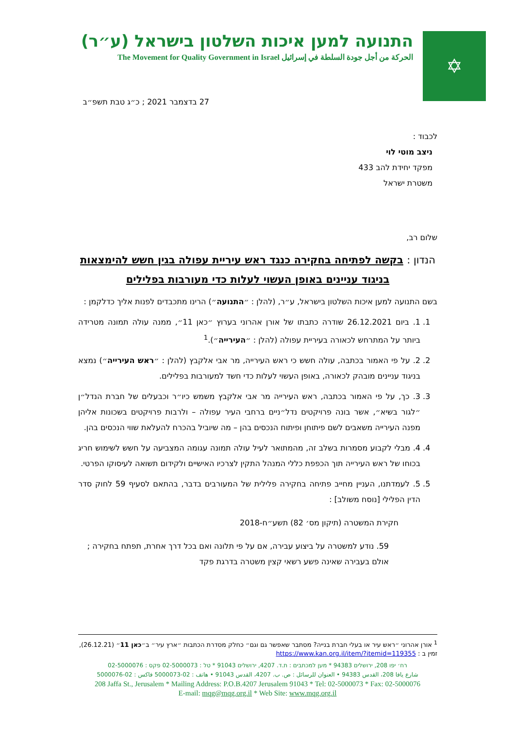✡
התנועה למען איכות השלטון בישראל (ע״ר)
الحركة من أجل جودة السلطة في إسرائيل The Movement for Quality Government in Israel
27 בדצמבר 2021 ; כ״ג טבת תשפ״ב
לכבוד :
ניצב מוטי לוי
מפקד יחידת להב 433
משטרת ישראל
שלום רב,
הנדון : בקשה לפתיחה בחקירה כנגד ראש עיריית עפולה בגין חשש להימצאות בניגוד עניינים באופן העשוי לעלות כדי מעורבות בפלילים
בשם התנועה למען איכות השלטון בישראל, ע״ר, (להלן : ״התנועה״) הרינו מתכבדים לפנות אליך כדלקמן :
1. 1. ביום 26.12.2021 שודרה כתבתו של אורן אהרוני בערוץ ״כאן 11״, ממנה עולה תמונה מטרידה ביותר על המתרחש לכאורה בעיריית עפולה (להלן : ״העירייה״).<sup>1</sup>
2. 2. על פי האמור בכתבה, עולה חשש כי ראש העירייה, מר אבי אלקבץ (להלן : ״ראש העירייה״) נמצא בניגוד עניינים מובהק לכאורה, באופן העשוי לעלות כדי חשד למעורבות בפלילים.
3. 3. כך, על פי האמור בכתבה, ראש העירייה מר אבי אלקבץ משמש כיו״ר וכבעלים של חברת הנדל״ן ״לגור בשיא״, אשר בונה פרויקטים נדל״ניים ברחבי העיר עפולה – ולרבות פרויקטים בשכונות אליהן מפנה העירייה משאבים לשם פיתוחן ופיתוח הנכסים בהן – מה שיוביל בהכרח להעלאת שווי הנכסים בהן.
4. 4. מבלי לקבוע מסמרות בשלב זה, מהמתואר לעיל עולה תמונה עגומה המצביעה על חשש לשימוש חריג בכוחו של ראש העירייה תוך הכפפת כללי המנהל התקין לצרכיו האישיים ולקידום תשואה לעיסוקו הפרטי.
5. 5. לעמדתנו, העניין מחייב פתיחה בחקירה פלילית של המעורבים בדבר, בהתאם לסעיף 59 לחוק סדר הדין הפלילי [נוסח משולב] :
חקירת המשטרה (תיקון מס׳ 82) תשע״ח-2018
59. נודע למשטרה על ביצוע עבירה, אם על פי תלונה ואם בכל דרך אחרת, תפתח בחקירה ; אולם בעבירה שאינה פשע רשאי קצין משטרה בדרגת פקד
<sup>1</sup> אורן אהרוני ״ראש עיר או בעלי חברת בנייה? מסתבר שאפשר גם וגם״ כחלק מסדרת הכתבות ״ארץ עיר״ ב״כאן 11״ (26.12.21), זמין ב : https://www.kan.org.il/item/?itemid=119355
רח׳ יפו 208, ירושלים 94383 * מען למכתבים : ת.ד. 4207, ירושלים 91043 * טל : 02-5000073 פקס : 02-5000076
شارع يافا 208، القدس 94383 • العنوان للرسائل : ص. ب. 4207، القدس 91043 • هاتف : 02-5000073 فاكس : 02-5000076
208 Jaffa St., Jerusalem * Mailing Address: P.O.B.4207 Jerusalem 91043 * Tel: 02-5000073 * Fax: 02-5000076
E-mail: mqg@mqg.org.il * Web Site: www.mqg.org.il